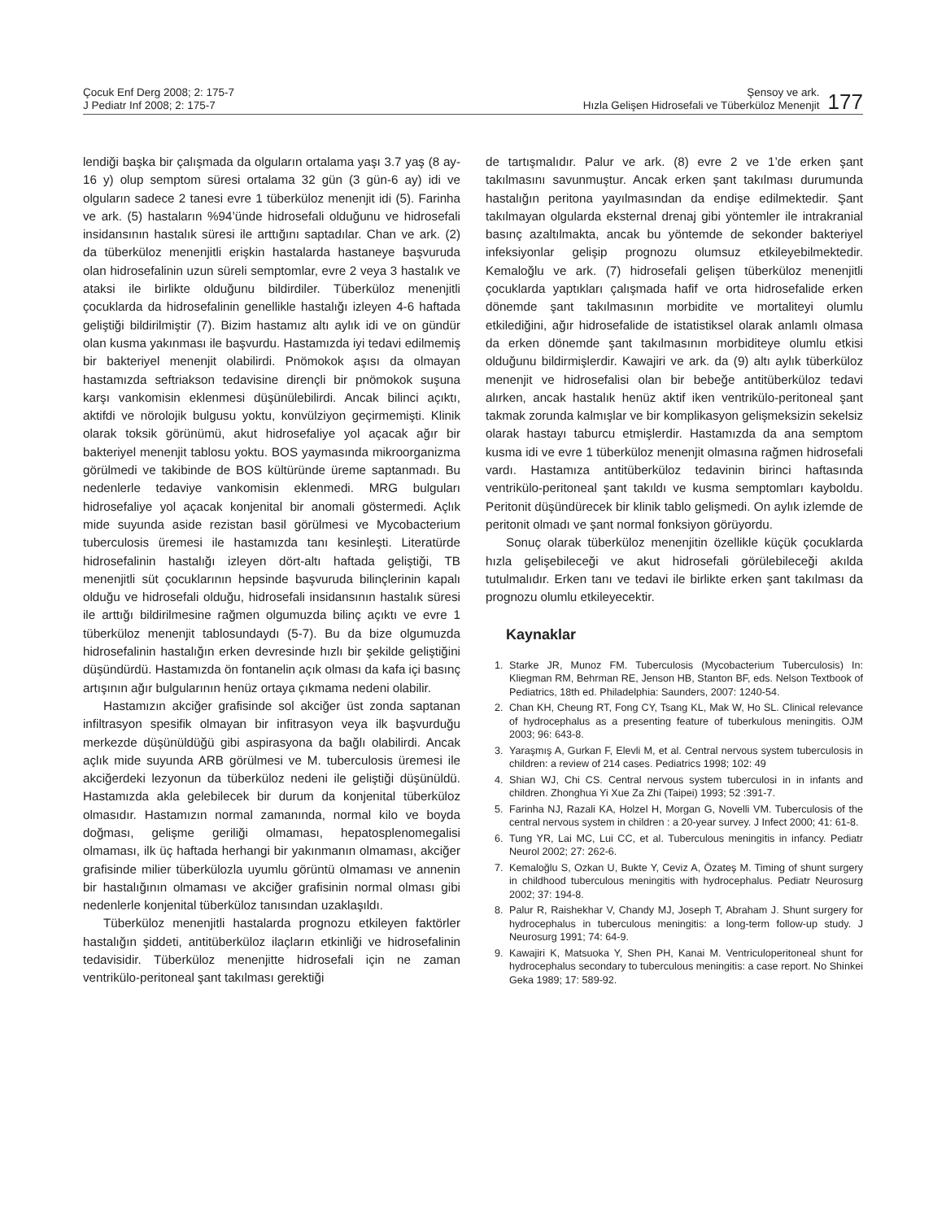Çocuk Enf Derg 2008; 2: 175-7
J Pediatr Inf 2008; 2: 175-7
Şensoy ve ark.
Hızla Gelişen Hidrosefali ve Tüberküloz Menenjit
177
lendiği başka bir çalışmada da olguların ortalama yaşı 3.7 yaş (8 ay-16 y) olup semptom süresi ortalama 32 gün (3 gün-6 ay) idi ve olguların sadece 2 tanesi evre 1 tüberküloz menenjit idi (5). Farinha ve ark. (5) hastaların %94’ünde hidrosefali olduğunu ve hidrosefali insidansının hastalık süresi ile arttığını saptadılar. Chan ve ark. (2) da tüberküloz menenjitli erişkin hastalarda hastaneye başvuruda olan hidrosefalinin uzun süreli semptomlar, evre 2 veya 3 hastalık ve ataksi ile birlikte olduğunu bildirdiler. Tüberküloz menenjitli çocuklarda da hidrosefalinin genellikle hastalığı izleyen 4-6 haftada geliştiği bildirilmiştir (7). Bizim hastamız altı aylık idi ve on gündür olan kusma yakınması ile başvurdu. Hastamızda iyi tedavi edilmemiş bir bakteriyel menenjit olabilirdi. Pnömokok aşısı da olmayan hastamızda seftriakson tedavisine dirençli bir pnömokok suşuna karşı vankomisin eklenmesi düşünülebilirdi. Ancak bilinci açıktı, aktifdi ve nörolojik bulgusu yoktu, konvülziyon geçirmemişti. Klinik olarak toksik görünümü, akut hidrosefaliye yol açacak ağır bir bakteriyel menenjit tablosu yoktu. BOS yaymasında mikroorganizma görülmedi ve takibinde de BOS kültüründe üreme saptanmadı. Bu nedenlerle tedaviye vankomisin eklenmedi. MRG bulguları hidrosefaliye yol açacak konjenital bir anomali göstermedi. Açlık mide suyunda aside rezistan basil görülmesi ve Mycobacterium tuberculosis üremesi ile hastamızda tanı kesinleşti. Literatürde hidrosefalinin hastalığı izleyen dört-altı haftada geliştiği, TB menenjitli süt çocuklarının hepsinde başvuruda bilinçlerinin kapalı olduğu ve hidrosefali olduğu, hidrosefali insidansının hastalık süresi ile arttığı bildirilmesine rağmen olgumuzda bilinç açıktı ve evre 1 tüberküloz menenjit tablosundaydı (5-7). Bu da bize olgumuzda hidrosefalinin hastalığın erken devresinde hızlı bir şekilde geliştiğini düşündürdü. Hastamızda ön fontanelin açık olması da kafa içi basınç artışının ağır bulgularının henüz ortaya çıkmama nedeni olabilir.
Hastamızın akciğer grafisinde sol akciğer üst zonda saptanan infiltrasyon spesifik olmayan bir infitrasyon veya ilk başvurduğu merkezde düşünüldüğü gibi aspirasyona da bağlı olabilirdi. Ancak açlık mide suyunda ARB görülmesi ve M. tuberculosis üremesi ile akciğerdeki lezyonun da tüberküloz nedeni ile geliştiği düşünüldü. Hastamızda akla gelebilecek bir durum da konjenital tüberküloz olmasıdır. Hastamızın normal zamanında, normal kilo ve boyda doğması, gelişme geriliği olmaması, hepatosplenomegalisi olmaması, ilk üç haftada herhangi bir yakınmanın olmaması, akciğer grafisinde milier tüberkülozla uyumlu görüntü olmaması ve annenin bir hastalığının olmaması ve akciğer grafisinin normal olması gibi nedenlerle konjenital tüberküloz tanısından uzaklaşıldı.
Tüberküloz menenjitli hastalarda prognozu etkileyen faktörler hastalığın şiddeti, antitüberküloz ilaçların etkinliği ve hidrosefalinin tedavisidir. Tüberküloz menenjitte hidrosefali için ne zaman ventrikülo-peritoneal şant takılması gerektiği
de tartışmalıdır. Palur ve ark. (8) evre 2 ve 1’de erken şant takılmasını savunmuştur. Ancak erken şant takılması durumunda hastalığın peritona yayılmasından da endişe edilmektedir. Şant takılmayan olgularda eksternal drenaj gibi yöntemler ile intrakranial basınç azaltılmakta, ancak bu yöntemde de sekonder bakteriyel infeksiyonlar gelişip prognozu olumsuz etkileyebilmektedir. Kemaloğlu ve ark. (7) hidrosefali gelişen tüberküloz menenjitli çocuklarda yaptıkları çalışmada hafif ve orta hidrosefalide erken dönemde şant takılmasının morbidite ve mortaliteyi olumlu etkilediğini, ağır hidrosefalide de istatistiksel olarak anlamlı olmasa da erken dönemde şant takılmasının morbiditeye olumlu etkisi olduğunu bildirmişlerdir. Kawajiri ve ark. da (9) altı aylık tüberküloz menenjit ve hidrosefalisi olan bir bebeğe antitüberküloz tedavi alırken, ancak hastalık henüz aktif iken ventrikülo-peritoneal şant takmak zorunda kalmışlar ve bir komplikasyon gelişmeksizin sekelsiz olarak hastayı taburcu etmişlerdir. Hastamızda da ana semptom kusma idi ve evre 1 tüberküloz menenjit olmasına rağmen hidrosefali vardı. Hastamıza antitüberküloz tedavinin birinci haftasında ventrikülo-peritoneal şant takıldı ve kusma semptomları kayboldu. Peritonit düşündürecek bir klinik tablo gelişmedi. On aylık izlemde de peritonit olmadı ve şant normal fonksiyon görüyordu.
Sonuç olarak tüberküloz menenjitin özellikle küçük çocuklarda hızla gelişebileceği ve akut hidrosefali görülebileceği akılda tutulmalıdır. Erken tanı ve tedavi ile birlikte erken şant takılması da prognozu olumlu etkileyecektir.
Kaynaklar
1. Starke JR, Munoz FM. Tuberculosis (Mycobacterium Tuberculosis) In: Kliegman RM, Behrman RE, Jenson HB, Stanton BF, eds. Nelson Textbook of Pediatrics, 18th ed. Philadelphia: Saunders, 2007: 1240-54.
2. Chan KH, Cheung RT, Fong CY, Tsang KL, Mak W, Ho SL. Clinical relevance of hydrocephalus as a presenting feature of tuberkulous meningitis. OJM 2003; 96: 643-8.
3. Yaraşmış A, Gurkan F, Elevli M, et al. Central nervous system tuberculosis in children: a review of 214 cases. Pediatrics 1998; 102: 49
4. Shian WJ, Chi CS. Central nervous system tuberculosi in in infants and children. Zhonghua Yi Xue Za Zhi (Taipei) 1993; 52 :391-7.
5. Farinha NJ, Razali KA, Holzel H, Morgan G, Novelli VM. Tuberculosis of the central nervous system in children : a 20-year survey. J Infect 2000; 41: 61-8.
6. Tung YR, Lai MC, Lui CC, et al. Tuberculous meningitis in infancy. Pediatr Neurol 2002; 27: 262-6.
7. Kemaloğlu S, Ozkan U, Bukte Y, Ceviz A, Özateş M. Timing of shunt surgery in childhood tuberculous meningitis with hydrocephalus. Pediatr Neurosurg 2002; 37: 194-8.
8. Palur R, Raishekhar V, Chandy MJ, Joseph T, Abraham J. Shunt surgery for hydrocephalus in tuberculous meningitis: a long-term follow-up study. J Neurosurg 1991; 74: 64-9.
9. Kawajiri K, Matsuoka Y, Shen PH, Kanai M. Ventriculoperitoneal shunt for hydrocephalus secondary to tuberculous meningitis: a case report. No Shinkei Geka 1989; 17: 589-92.